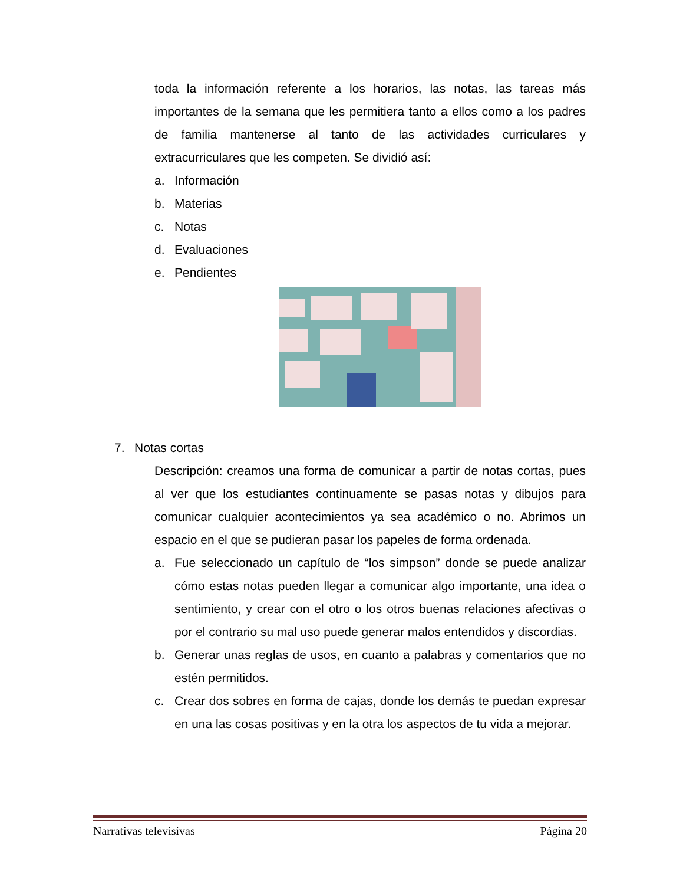toda la información referente a los horarios, las notas, las tareas más importantes de la semana que les permitiera tanto a ellos como a los padres de familia mantenerse al tanto de las actividades curriculares y extracurriculares que les competen. Se dividió así:
a. Información
b. Materias
c. Notas
d. Evaluaciones
e. Pendientes
7. Notas cortas
Descripción: creamos una forma de comunicar a partir de notas cortas, pues al ver que los estudiantes continuamente se pasas notas y dibujos para comunicar cualquier acontecimientos ya sea académico o no. Abrimos un espacio en el que se pudieran pasar los papeles de forma ordenada.
a. Fue seleccionado un capítulo de “los simpson” donde se puede analizar cómo estas notas pueden llegar a comunicar algo importante, una idea o sentimiento, y crear con el otro o los otros buenas relaciones afectivas o por el contrario su mal uso puede generar malos entendidos y discordias.
b. Generar unas reglas de usos, en cuanto a palabras y comentarios que no estén permitidos.
c. Crear dos sobres en forma de cajas, donde los demás te puedan expresar en una las cosas positivas y en la otra los aspectos de tu vida a mejorar.
Narrativas televisivas Página 20